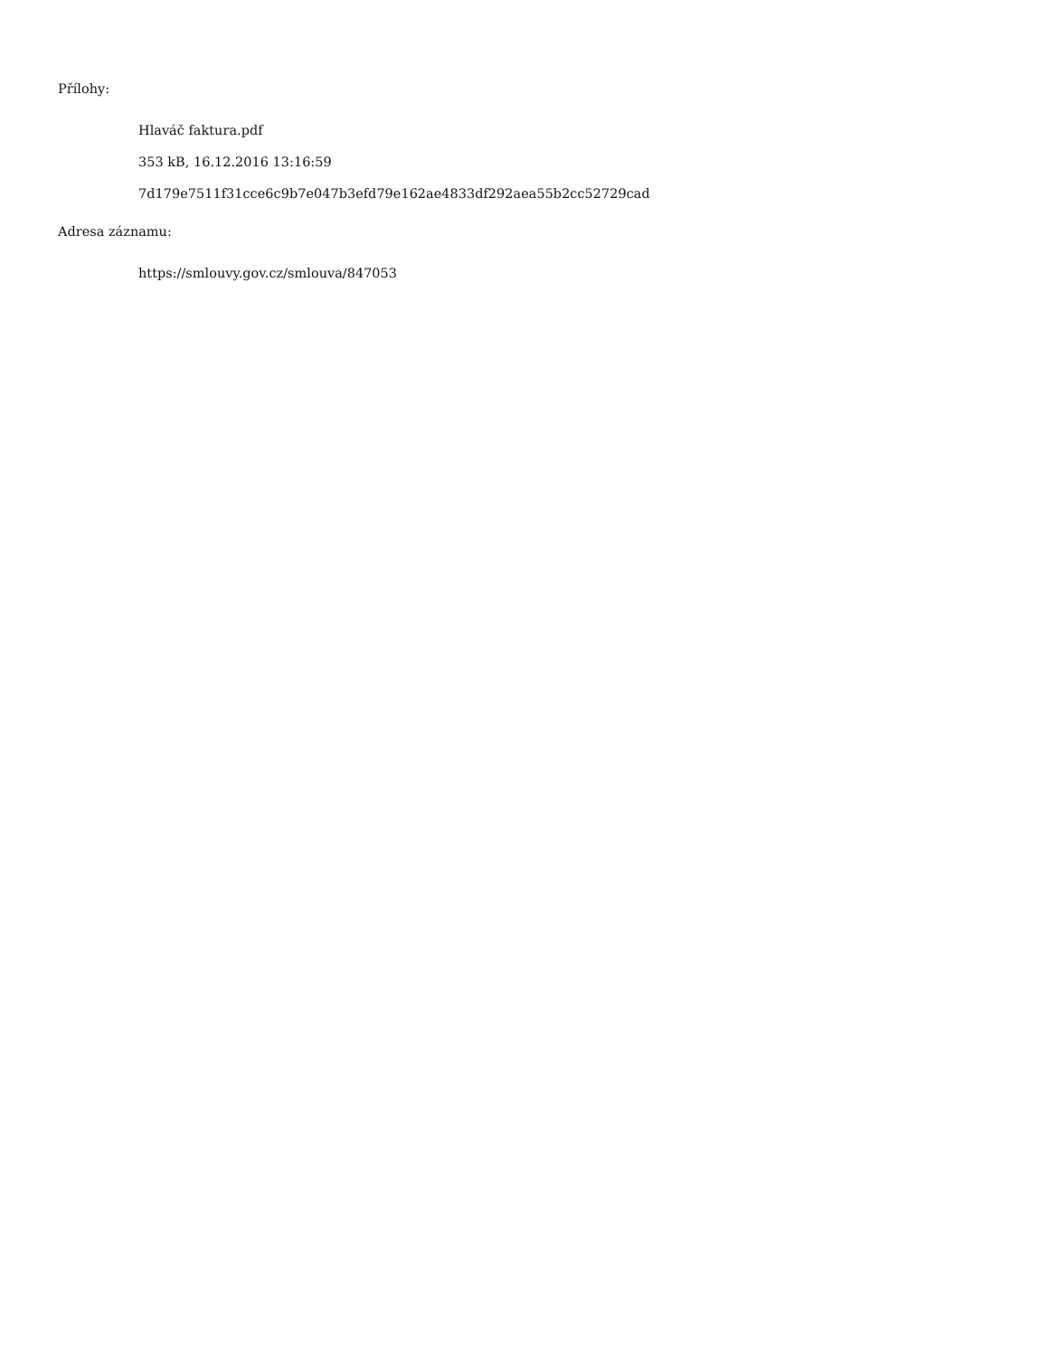Přílohy:
Hlaváč faktura.pdf
353 kB, 16.12.2016 13:16:59
7d179e7511f31cce6c9b7e047b3efd79e162ae4833df292aea55b2cc52729cad
Adresa záznamu:
https://smlouvy.gov.cz/smlouva/847053